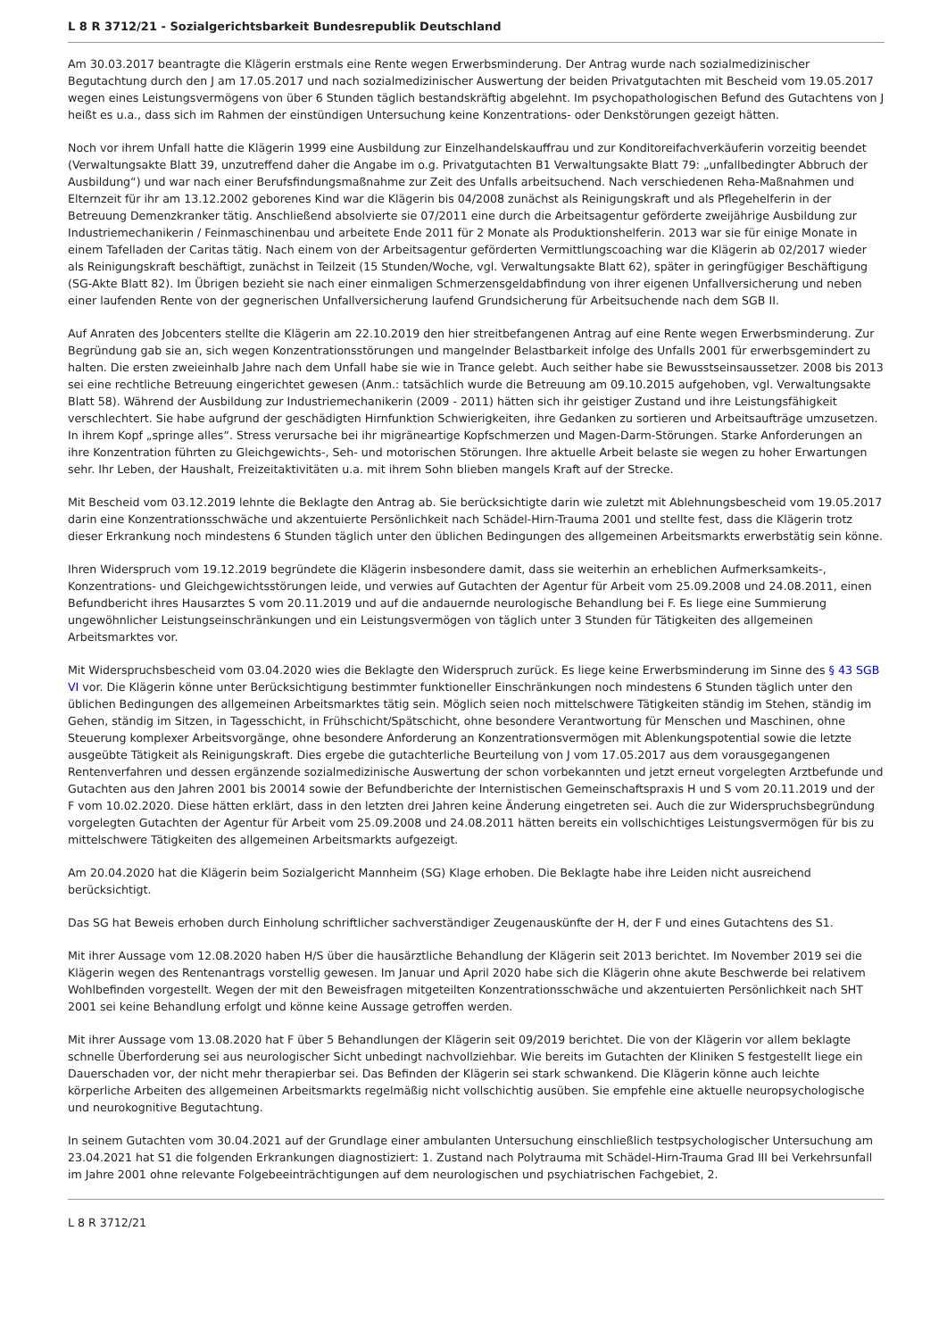L 8 R 3712/21 - Sozialgerichtsbarkeit Bundesrepublik Deutschland
Am 30.03.2017 beantragte die Klägerin erstmals eine Rente wegen Erwerbsminderung. Der Antrag wurde nach sozialmedizinischer Begutachtung durch den J am 17.05.2017 und nach sozialmedizinischer Auswertung der beiden Privatgutachten mit Bescheid vom 19.05.2017 wegen eines Leistungsvermögens von über 6 Stunden täglich bestandskräftig abgelehnt. Im psychopathologischen Befund des Gutachtens von J heißt es u.a., dass sich im Rahmen der einstündigen Untersuchung keine Konzentrations- oder Denkstörungen gezeigt hätten.
Noch vor ihrem Unfall hatte die Klägerin 1999 eine Ausbildung zur Einzelhandelskauffrau und zur Konditoreifachverkäuferin vorzeitig beendet (Verwaltungsakte Blatt 39, unzutreffend daher die Angabe im o.g. Privatgutachten B1 Verwaltungsakte Blatt 79: „unfallbedingter Abbruch der Ausbildung“) und war nach einer Berufsfindungsmaßnahme zur Zeit des Unfalls arbeitsuchend. Nach verschiedenen Reha-Maßnahmen und Elternzeit für ihr am 13.12.2002 geborenes Kind war die Klägerin bis 04/2008 zunächst als Reinigungskraft und als Pflegehelferin in der Betreuung Demenzkranker tätig. Anschließend absolvierte sie 07/2011 eine durch die Arbeitsagentur geförderte zweijährige Ausbildung zur Industriemechanikerin / Feinmaschinenbau und arbeitete Ende 2011 für 2 Monate als Produktionshelferin. 2013 war sie für einige Monate in einem Tafelladen der Caritas tätig. Nach einem von der Arbeitsagentur geförderten Vermittlungscoaching war die Klägerin ab 02/2017 wieder als Reinigungskraft beschäftigt, zunächst in Teilzeit (15 Stunden/Woche, vgl. Verwaltungsakte Blatt 62), später in geringfügiger Beschäftigung (SG-Akte Blatt 82). Im Übrigen bezieht sie nach einer einmaligen Schmerzensgeldabfindung von ihrer eigenen Unfallversicherung und neben einer laufenden Rente von der gegnerischen Unfallversicherung laufend Grundsicherung für Arbeitsuchende nach dem SGB II.
Auf Anraten des Jobcenters stellte die Klägerin am 22.10.2019 den hier streitbefangenen Antrag auf eine Rente wegen Erwerbsminderung. Zur Begründung gab sie an, sich wegen Konzentrationsstörungen und mangelnder Belastbarkeit infolge des Unfalls 2001 für erwerbsgemindert zu halten. Die ersten zweieinhalb Jahre nach dem Unfall habe sie wie in Trance gelebt. Auch seither habe sie Bewusstseinsaussetzer. 2008 bis 2013 sei eine rechtliche Betreuung eingerichtet gewesen (Anm.: tatsächlich wurde die Betreuung am 09.10.2015 aufgehoben, vgl. Verwaltungsakte Blatt 58). Während der Ausbildung zur Industriemechanikerin (2009 - 2011) hätten sich ihr geistiger Zustand und ihre Leistungsfähigkeit verschlechtert. Sie habe aufgrund der geschädigten Hirnfunktion Schwierigkeiten, ihre Gedanken zu sortieren und Arbeitsaufträge umzusetzen. In ihrem Kopf „springe alles“. Stress verursache bei ihr migräneartige Kopfschmerzen und Magen-Darm-Störungen. Starke Anforderungen an ihre Konzentration führten zu Gleichgewichts-, Seh- und motorischen Störungen. Ihre aktuelle Arbeit belaste sie wegen zu hoher Erwartungen sehr. Ihr Leben, der Haushalt, Freizeitaktivitäten u.a. mit ihrem Sohn blieben mangels Kraft auf der Strecke.
Mit Bescheid vom 03.12.2019 lehnte die Beklagte den Antrag ab. Sie berücksichtigte darin wie zuletzt mit Ablehnungsbescheid vom 19.05.2017 darin eine Konzentrationsschwäche und akzentuierte Persönlichkeit nach Schädel-Hirn-Trauma 2001 und stellte fest, dass die Klägerin trotz dieser Erkrankung noch mindestens 6 Stunden täglich unter den üblichen Bedingungen des allgemeinen Arbeitsmarkts erwerbstätig sein könne.
Ihren Widerspruch vom 19.12.2019 begründete die Klägerin insbesondere damit, dass sie weiterhin an erheblichen Aufmerksamkeits-, Konzentrations- und Gleichgewichtsstörungen leide, und verwies auf Gutachten der Agentur für Arbeit vom 25.09.2008 und 24.08.2011, einen Befundbericht ihres Hausarztes S vom 20.11.2019 und auf die andauernde neurologische Behandlung bei F. Es liege eine Summierung ungewöhnlicher Leistungseinschränkungen und ein Leistungsvermögen von täglich unter 3 Stunden für Tätigkeiten des allgemeinen Arbeitsmarktes vor.
Mit Widerspruchsbescheid vom 03.04.2020 wies die Beklagte den Widerspruch zurück. Es liege keine Erwerbsminderung im Sinne des § 43 SGB VI vor. Die Klägerin könne unter Berücksichtigung bestimmter funktioneller Einschränkungen noch mindestens 6 Stunden täglich unter den üblichen Bedingungen des allgemeinen Arbeitsmarktes tätig sein. Möglich seien noch mittelschwere Tätigkeiten ständig im Stehen, ständig im Gehen, ständig im Sitzen, in Tagesschicht, in Frühschicht/Spätschicht, ohne besondere Verantwortung für Menschen und Maschinen, ohne Steuerung komplexer Arbeitsvorgänge, ohne besondere Anforderung an Konzentrationsvermögen mit Ablenkungspotential sowie die letzte ausgeübte Tätigkeit als Reinigungskraft. Dies ergebe die gutachterliche Beurteilung von J vom 17.05.2017 aus dem vorausgegangenen Rentenverfahren und dessen ergänzende sozialmedizinische Auswertung der schon vorbekannten und jetzt erneut vorgelegten Arztbefunde und Gutachten aus den Jahren 2001 bis 20014 sowie der Befundberichte der Internistischen Gemeinschaftspraxis H und S vom 20.11.2019 und der F vom 10.02.2020. Diese hätten erklärt, dass in den letzten drei Jahren keine Änderung eingetreten sei. Auch die zur Widerspruchsbegründung vorgelegten Gutachten der Agentur für Arbeit vom 25.09.2008 und 24.08.2011 hätten bereits ein vollschichtiges Leistungsvermögen für bis zu mittelschwere Tätigkeiten des allgemeinen Arbeitsmarkts aufgezeigt.
Am 20.04.2020 hat die Klägerin beim Sozialgericht Mannheim (SG) Klage erhoben. Die Beklagte habe ihre Leiden nicht ausreichend berücksichtigt.
Das SG hat Beweis erhoben durch Einholung schriftlicher sachverständiger Zeugenauskünfte der H, der F und eines Gutachtens des S1.
Mit ihrer Aussage vom 12.08.2020 haben H/S über die hausärztliche Behandlung der Klägerin seit 2013 berichtet. Im November 2019 sei die Klägerin wegen des Rentenantrags vorstellig gewesen. Im Januar und April 2020 habe sich die Klägerin ohne akute Beschwerde bei relativem Wohlbefinden vorgestellt. Wegen der mit den Beweisfragen mitgeteilten Konzentrationsschwäche und akzentuierten Persönlichkeit nach SHT 2001 sei keine Behandlung erfolgt und könne keine Aussage getroffen werden.
Mit ihrer Aussage vom 13.08.2020 hat F über 5 Behandlungen der Klägerin seit 09/2019 berichtet. Die von der Klägerin vor allem beklagte schnelle Überforderung sei aus neurologischer Sicht unbedingt nachvollziehbar. Wie bereits im Gutachten der Kliniken S festgestellt liege ein Dauerschaden vor, der nicht mehr therapierbar sei. Das Befinden der Klägerin sei stark schwankend. Die Klägerin könne auch leichte körperliche Arbeiten des allgemeinen Arbeitsmarkts regelmäßig nicht vollschichtig ausüben. Sie empfehle eine aktuelle neuropsychologische und neurokognitive Begutachtung.
In seinem Gutachten vom 30.04.2021 auf der Grundlage einer ambulanten Untersuchung einschließlich testpsychologischer Untersuchung am 23.04.2021 hat S1 die folgenden Erkrankungen diagnostiziert: 1. Zustand nach Polytrauma mit Schädel-Hirn-Trauma Grad III bei Verkehrsunfall im Jahre 2001 ohne relevante Folgebeeinträchtigungen auf dem neurologischen und psychiatrischen Fachgebiet, 2.
L 8 R 3712/21